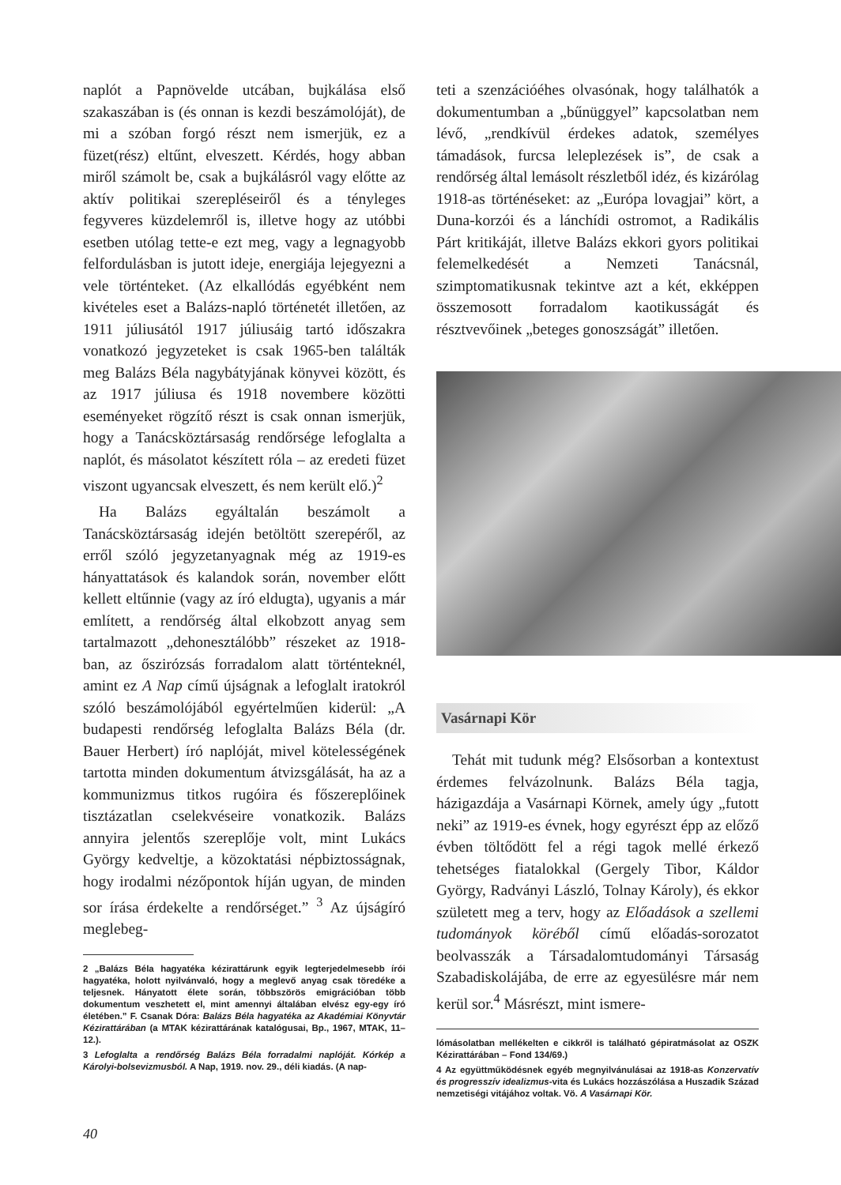naplót a Papnövelde utcában, bujkálása első szakaszában is (és onnan is kezdi beszámolóját), de mi a szóban forgó részt nem ismerjük, ez a füzet(rész) eltűnt, elveszett. Kérdés, hogy abban miről számolt be, csak a bujkálásról vagy előtte az aktív politikai szerepléseiről és a tényleges fegyveres küzdelemről is, illetve hogy az utóbbi esetben utólag tette-e ezt meg, vagy a legnagyobb felfordulásban is jutott ideje, energiája lejegyezni a vele történteket. (Az elkallódás egyébként nem kivételes eset a Balázs-napló történetét illetően, az 1911 júliusától 1917 júliusáig tartó időszakra vonatkozó jegyzeteket is csak 1965-ben találták meg Balázs Béla nagybátyjának könyvei között, és az 1917 júliusa és 1918 novembere közötti eseményeket rögzítő részt is csak onnan ismerjük, hogy a Tanácsköztársaság rendőrsége lefoglalta a naplót, és másolatot készített róla – az eredeti füzet viszont ugyancsak elveszett, és nem került elő.)<sup>2</sup>
Ha Balázs egyáltalán beszámolt a Tanácsköztársaság idején betöltött szerepéről, az erről szóló jegyzetanyagnak még az 1919-es hányattatások és kalandok során, november előtt kellett eltűnnie (vagy az író eldugta), ugyanis a már említett, a rendőrség által elkobzott anyag sem tartalmazott „dehonesztálóbb” részeket az 1918-ban, az őszirózsás forradalom alatt történteknél, amint ez A Nap című újságnak a lefoglalt iratokról szóló beszámolójából egyértelműen kiderül: „A budapesti rendőrség lefoglalta Balázs Béla (dr. Bauer Herbert) író naplóját, mivel kötelességének tartotta minden dokumentum átvizsgálását, ha az a kommunizmus titkos rugóira és főszereplőinek tisztázatlan cselekvéseire vonatkozik. Balázs annyira jelentős szereplője volt, mint Lukács György kedveltje, a közoktatási népbiztosságnak, hogy irodalmi nézőpontok híján ugyan, de minden sor írása érdekelte a rendőrséget.” <sup>3</sup> Az újságíró meglebeg-
2 „Balázs Béla hagyatéka kézirattárunk egyik legterjedelmesebb írói hagyatéka, holott nyilvánvaló, hogy a meglevő anyag csak töredéke a teljesnek. Hányatott élete során, többszörös emigrációban több dokumentum veszhetett el, mint amennyi általában elvész egy-egy író életében.” F. Csanak Dóra: Balázs Béla hagyatéka az Akadémiai Könyvtár Kézirattárában (a MTAK kézirattárának katalógusai, Bp., 1967, MTAK, 11–12.).
3 Lefoglalta a rendőrség Balázs Béla forradalmi naplóját. Kórkép a Károlyi-bolsevizmusból. A Nap, 1919. nov. 29., déli kiadás. (A nap-
teti a szenzációéhes olvasónak, hogy találhatók a dokumentumban a „bűnüggyel” kapcsolatban nem lévő, „rendkívül érdekes adatok, személyes támadások, furcsa leleplezések is”, de csak a rendőrség által lemásolt részletből idéz, és kizárólag 1918-as történéseket: az „Európa lovagjai” kört, a Duna-korzói és a lánchídi ostromot, a Radikális Párt kritikáját, illetve Balázs ekkori gyors politikai felemelkedését a Nemzeti Tanácsnál, szimptomatikusnak tekintve azt a két, ekképpen összemosott forradalom kaotikusságát és résztvevőinek „beteges gonoszságát” illetően.
Vasárnapi Kör
Tehát mit tudunk még? Elsősorban a kontextust érdemes felvázolnunk. Balázs Béla tagja, házigazdája a Vasárnapi Körnek, amely úgy „futott neki” az 1919-es évnek, hogy egyrészt épp az előző évben töltődött fel a régi tagok mellé érkező tehetséges fiatalokkal (Gergely Tibor, Káldor György, Radványi László, Tolnay Károly), és ekkor született meg a terv, hogy az Előadások a szellemi tudományok köréből című előadás-sorozatot beolvasszák a Társadalomtudományi Társaság Szabadiskolájába, de erre az egyesülésre már nem kerül sor.<sup>4</sup> Másrészt, mint ismere-
lómásolatban mellékelten e cikkről is található gépiratmásolat az OSZK Kézirattárában – Fond 134/69.)
4 Az együttműködésnek egyéb megnyilvánulásai az 1918-as Konzervatív és progresszív idealizmus-vita és Lukács hozzászólása a Huszadik Század nemzetiségi vitájához voltak. Vö. A Vasárnapi Kör.
40